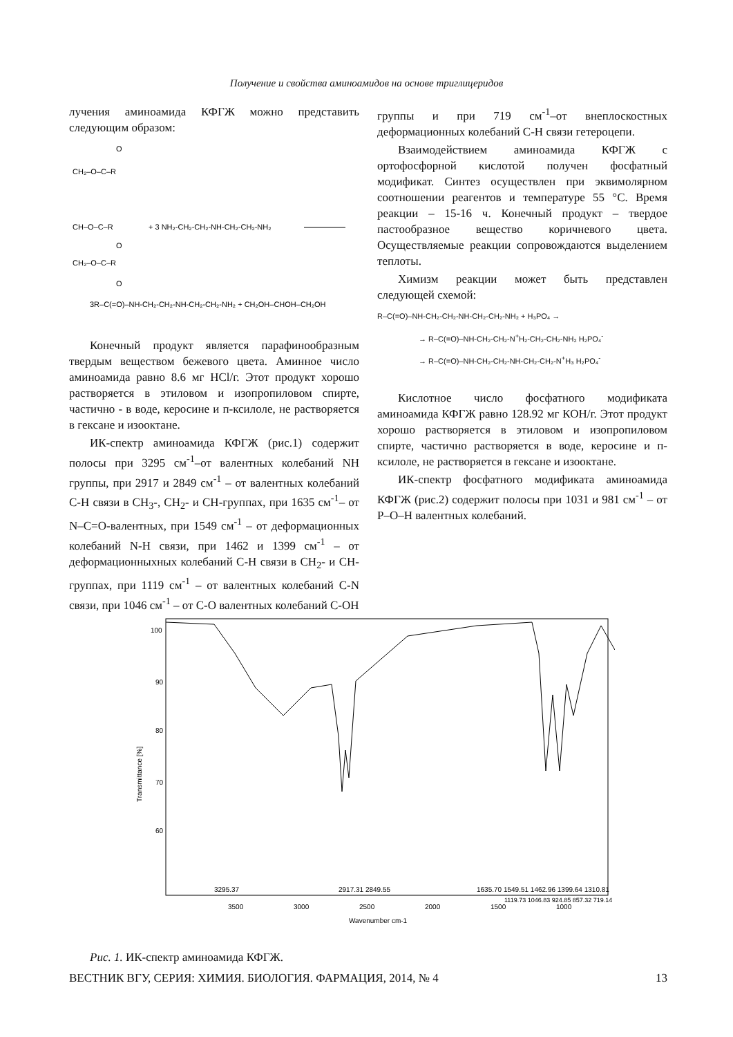Получение и свойства аминоамидов на основе триглицеридов
лучения аминоамида КФГЖ можно представить следующим образом:
CH₂–O–C–R
CH–O–C–R
CH₂–O–C–R
O
O
O
+ 3 NH₂-CH₂-CH₂-NH-CH₂-CH₂-NH₂
3R–C(=O)–NH-CH₂-CH₂-NH-CH₂-CH₂-NH₂ + CH₂OH–CHOH–CH₂OH
Конечный продукт является парафинообразным твердым веществом бежевого цвета. Аминное число аминоамида равно 8.6 мг HCl/г. Этот продукт хорошо растворяется в этиловом и изопропиловом спирте, частично - в воде, керосине и п-ксилоле, не растворяется в гексане и изооктане.
ИК-спектр аминоамида КФГЖ (рис.1) содержит полосы при 3295 см<sup>-1</sup>–от валентных колебаний NH группы, при 2917 и 2849 см<sup>-1</sup> – от валентных колебаний С-Н связи в СН<sub>3</sub>-, СН<sub>2</sub>- и СН-группах, при 1635 см<sup>-1</sup>– от N–C=O-валентных, при 1549 см<sup>-1</sup> – от деформационных колебаний N-Н связи, при 1462 и 1399 см<sup>-1</sup> – от деформационныхных колебаний С-Н связи в СН<sub>2</sub>- и СН-группах, при 1119 см<sup>-1</sup> – от валентных колебаний С-N связи, при 1046 см<sup>-1</sup> – от С-О валентных колебаний С-ОН
группы и при 719 см<sup>-1</sup>–от внеплоскостных деформационных колебаний С-Н связи гетероцепи.
Взаимодействием аминоамида КФГЖ с ортофосфорной кислотой получен фосфатный модификат. Синтез осуществлен при эквимолярном соотношении реагентов и температуре 55 °С. Время реакции – 15-16 ч. Конечный продукт – твердое пастообразное вещество коричневого цвета. Осуществляемые реакции сопровождаются выделением теплоты.
Химизм реакции может быть представлен следующей схемой:
R–C(=O)–NH-CH₂-CH₂-NH-CH₂-CH₂-NH₂ + H₃PO₄ →
→ R–C(=O)–NH-CH₂-CH₂-N<sup>+</sup>H₂-CH₂-CH₂-NH₂ H₂PO₄<sup>-</sup>
→ R–C(=O)–NH-CH₂-CH₂-NH-CH₂-CH₂-N<sup>+</sup>H₃ H₂PO₄<sup>-</sup>
Кислотное число фосфатного модификата аминоамида КФГЖ равно 128.92 мг КОН/г. Этот продукт хорошо растворяется в этиловом и изопропиловом спирте, частично растворяется в воде, керосине и п-ксилоле, не растворяется в гексане и изооктане.
ИК-спектр фосфатного модификата аминоамида КФГЖ (рис.2) содержит полосы при 1031 и 981 см<sup>-1</sup> – от Р–О–Н валентных колебаний.
Transmittance [%]
100
90
80
70
60
3295.37
2917.31 2849.55
1635.70 1549.51 1462.96 1399.64 1310.81
1119.73 1046.83 924.85 857.32 719.14
3500
3000
2500
2000
1500
1000
Wavenumber cm-1
Рис. 1. ИК-спектр аминоамида КФГЖ.
ВЕСТНИК ВГУ, СЕРИЯ: ХИМИЯ. БИОЛОГИЯ. ФАРМАЦИЯ, 2014, № 4 13